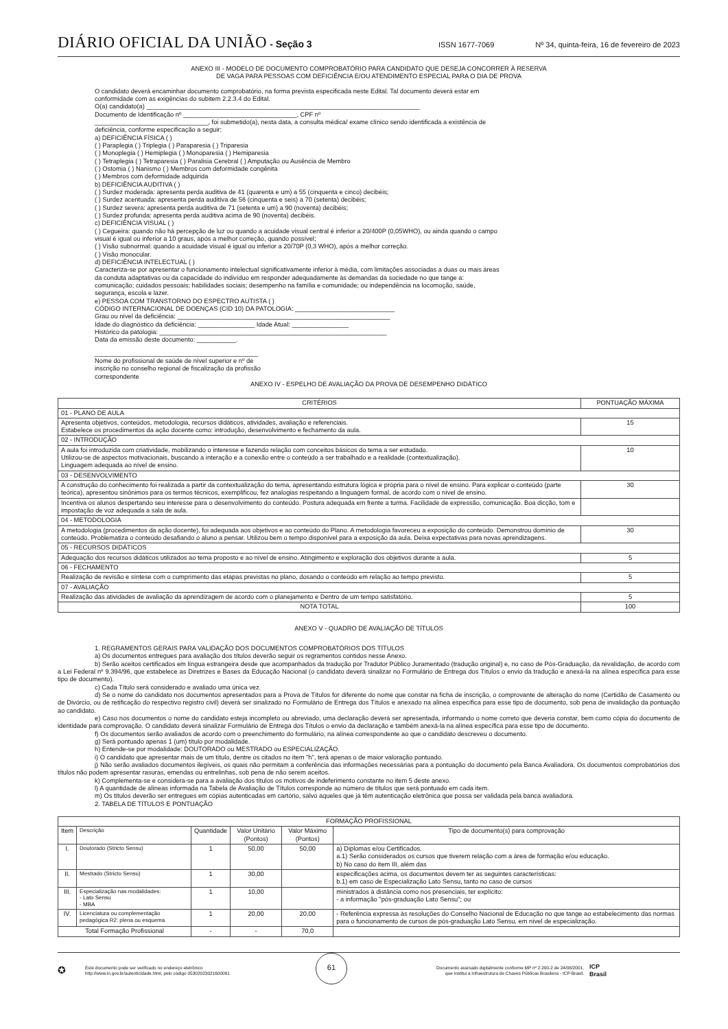DIÁRIO OFICIAL DA UNIÃO - Seção 3 ISSN 1677-7069 Nº 34, quinta-feira, 16 de fevereiro de 2023
ANEXO III - MODELO DE DOCUMENTO COMPROBATÓRIO PARA CANDIDATO QUE DESEJA CONCORRER À RESERVA
DE VAGA PARA PESSOAS COM DEFICIÊNCIA E/OU ATENDIMENTO ESPECIAL PARA O DIA DE PROVA
O candidato deverá encaminhar documento comprobatório, na forma prevista especificada neste Edital. Tal documento deverá estar em conformidade com as exigências do subitem 2.2.3.4 do Edital.
O(a) candidato(a) _____________________________________________________________________________
Documento de Identificação nº ________________________________, CPF nº
________________________________, foi submetido(a), nesta data, a consulta médica/ exame clínico sendo identificada a existência de deficiência, conforme especificação a seguir:
a) DEFICIÊNCIA FÍSICA ( )
( ) Paraplegia ( ) Triplegia ( ) Paraparesia ( ) Triparesia
( ) Monoplegia ( ) Hemiplegia ( ) Monoparesia ( ) Hemiparesia
( ) Tetraplegia ( ) Tetraparesia ( ) Paralisia Cerebral ( ) Amputação ou Ausência de Membro
( ) Ostomia ( ) Nanismo ( ) Membros com deformidade congênita
( ) Membros com deformidade adquirida
b) DEFICIÊNCIA AUDITIVA ( )
( ) Surdez moderada: apresenta perda auditiva de 41 (quarenta e um) a 55 (cinquenta e cinco) decibéis;
( ) Surdez acentuada: apresenta perda auditiva de 56 (cinquenta e seis) a 70 (setenta) decibéis;
( ) Surdez severa: apresenta perda auditiva de 71 (setenta e um) a 90 (noventa) decibéis;
( ) Surdez profunda: apresenta perda auditiva acima de 90 (noventa) decibéis.
c) DEFICIÊNCIA VISUAL ( )
( ) Cegueira: quando não há percepção de luz ou quando a acuidade visual central é inferior a 20/400P (0,05WHO), ou ainda quando o campo visual é igual ou inferior a 10 graus, após a melhor correção, quando possível;
( ) Visão subnormal: quando a acuidade visual é igual ou inferior a 20/70P (0,3 WHO), após a melhor correção.
( ) Visão monocular.
d) DEFICIÊNCIA INTELECTUAL ( )
Caracteriza-se por apresentar o funcionamento intelectual significativamente inferior à média, com limitações associadas a duas ou mais áreas da conduta adaptativas ou da capacidade do indivíduo em responder adequadamente às demandas da sociedade no que tange a: comunicação; cuidados pessoais; habilidades sociais; desempenho na família e comunidade; ou independência na locomoção, saúde, segurança, escola e lazer.
e) PESSOA COM TRANSTORNO DO ESPECTRO AUTISTA ( )
CÓDIGO INTERNACIONAL DE DOENÇAS (CID 10) DA PATOLOGIA: ____________________________
Grau ou nível da deficiência: ____________________________________________________________
Idade do diagnóstico da deficiência: ________________ Idade Atual: ________________
Histórico da patologia: ________________________________________________________________
Data da emissão deste documento: ___________.
______________________________________________
Nome do profissional de saúde de nível superior e nº de
inscrição no conselho regional de fiscalização da profissão
correspondente
ANEXO IV - ESPELHO DE AVALIAÇÃO DA PROVA DE DESEMPENHO DIDÁTICO
| CRITÉRIOS | PONTUAÇÃO MÁXIMA |
| --- | --- |
| 01 - PLANO DE AULA | |
| Apresenta objetivos, conteúdos, metodologia, recursos didáticos, atividades, avaliação e referenciais. Estabelece os procedimentos da ação docente como: introdução, desenvolvimento e fechamento da aula. | 15 |
| 02 - INTRODUÇÃO | |
| A aula foi introduzida com criatividade, mobilizando o interesse e fazendo relação com conceitos básicos do tema a ser estudado. Utilizou-se de aspectos motivacionais, buscando a interação e a conexão entre o conteúdo a ser trabalhado e a realidade (contextualização). Linguagem adequada ao nível de ensino. | 10 |
| 03 - DESENVOLVIMENTO | |
| A construção do conhecimento foi realizada a partir da contextualização do tema, apresentando estrutura lógica e própria para o nível de ensino. Para explicar o conteúdo (parte teórica), apresentou sinônimos para os termos técnicos, exemplificou, fez analogias respeitando a linguagem formal, de acordo com o nível de ensino. | 30 |
| Incentiva os alunos despertando seu interesse para o desenvolvimento do conteúdo. Postura adequada em frente a turma. Facilidade de expressão, comunicação. Boa dicção, tom e impostação de voz adequada a sala de aula. | |
| 04 - METODOLOGIA | |
| A metodologia (procedimentos da ação docente), foi adequada aos objetivos e ao conteúdo do Plano. A metodologia favoreceu a exposição do conteúdo. Demonstrou domínio de conteúdo. Problematiza o conteúdo desafiando o aluno a pensar. Utilizou bem o tempo disponível para a exposição da aula. Deixa expectativas para novas aprendizagens. | 30 |
| 05 - RECURSOS DIDÁTICOS | |
| Adequação dos recursos didáticos utilizados ao tema proposto e ao nível de ensino. Atingimento e exploração dos objetivos durante a aula. | 5 |
| 06 - FECHAMENTO | |
| Realização de revisão e síntese com o cumprimento das etapas previstas no plano, dosando o conteúdo em relação ao tempo previsto. | 5 |
| 07 - AVALIAÇÃO | |
| Realização das atividades de avaliação da aprendizagem de acordo com o planejamento e Dentro de um tempo satisfatório. | 5 |
| NOTA TOTAL | 100 |
ANEXO V - QUADRO DE AVALIAÇÃO DE TÍTULOS
1. REGRAMENTOS GERAIS PARA VALIDAÇÃO DOS DOCUMENTOS COMPROBATÓRIOS DOS TÍTULOS
a) Os documentos entregues para avaliação dos títulos deverão seguir os regramentos contidos nesse Anexo.
b) Serão aceitos certificados em língua estrangeira desde que acompanhados da tradução por Tradutor Público Juramentado (tradução original) e, no caso de Pós-Graduação, da revalidação, de acordo com a Lei Federal nº 9.394/96, que estabelece as Diretrizes e Bases da Educação Nacional (o candidato deverá sinalizar no Formulário de Entrega dos Títulos o envio da tradução e anexá-la na alínea específica para esse tipo de documento).
c) Cada Título será considerado e avaliado uma única vez.
d) Se o nome do candidato nos documentos apresentados para a Prova de Títulos for diferente do nome que constar na ficha de inscrição, o comprovante de alteração do nome (Certidão de Casamento ou de Divórcio, ou de retificação do respectivo registro civil) deverá ser sinalizado no Formulário de Entrega dos Títulos e anexado na alínea específica para esse tipo de documento, sob pena de invalidação da pontuação ao candidato.
e) Caso nos documentos o nome do candidato esteja incompleto ou abreviado, uma declaração deverá ser apresentada, informando o nome correto que deveria constar, bem como cópia do documento de identidade para comprovação. O candidato deverá sinalizar Formulário de Entrega dos Títulos o envio da declaração e também anexá-la na alínea específica para esse tipo de documento.
f) Os documentos serão avaliados de acordo com o preenchimento do formulário, na alínea correspondente ao que o candidato descreveu o documento.
g) Será pontuado apenas 1 (um) título por modalidade.
h) Entende-se por modalidade: DOUTORADO ou MESTRADO ou ESPECIALIZAÇÃO.
i) O candidato que apresentar mais de um título, dentre os citados no item "h", terá apenas o de maior valoração pontuado.
j) Não serão avaliados documentos ilegíveis, os quais não permitam a conferência das informações necessárias para a pontuação do documento pela Banca Avaliadora. Os documentos comprobatórios dos títulos não podem apresentar rasuras, emendas ou entrelinhas, sob pena de não serem aceitos.
k) Complementa-se e considera-se para a avaliação dos títulos os motivos de indeferimento constante no item 5 deste anexo.
l) A quantidade de alíneas informada na Tabela de Avaliação de Títulos corresponde ao número de títulos que será pontuado em cada item.
m) Os títulos deverão ser entregues em cópias autenticadas em cartório, salvo aqueles que já têm autenticação eletrônica que possa ser validada pela banca avaliadora.
2. TABELA DE TÍTULOS E PONTUAÇÃO
| FORMAÇÃO PROFISSIONAL | | | | | |
| --- | --- | --- | --- | --- | --- |
| Item | Descrição | Quantidade | Valor Unitário (Pontos) | Valor Máximo (Pontos) | Tipo de documento(s) para comprovação |
| I. | Doutorado (Stricto Sensu) | 1 | 50,00 | 50,00 | a) Diplomas e/ou Certificados. a.1) Serão considerados os cursos que tiverem relação com a área de formação e/ou educação. b) No caso do item III, além das |
| II. | Mestrado (Stricto Sensu) | 1 | 30,00 | | especificações acima, os documentos devem ter as seguintes características: b.1) em caso de Especialização Lato Sensu, tanto no caso de cursos |
| III. | Especialização nas modalidades: - Lato Sensu - MBA | 1 | 10,00 | | ministrados à distância como nos presenciais, ter explícito: - a informação "pós-graduação Lato Sensu"; ou |
| IV. | Licenciatura ou complementação pedagógica R2: plena ou esquema | 1 | 20,00 | 20,00 | - Referência expressa às resoluções do Conselho Nacional de Educação no que tange ao estabelecimento das normas para o funcionamento de cursos de pós-graduação Lato Sensu, em nível de especialização. |
| Total Formação Profissional | | - | - | 70,0 | |
✪
Este documento pode ser verificado no endereço eletrônico
http://www.in.gov.br/autenticidade.html, pelo código 05302023021600061
61
Documento assinado digitalmente conforme MP nº 2.200-2 de 24/08/2001,
que institui a Infraestrutura de Chaves Públicas Brasileira - ICP-Brasil.
ICP
Brasil